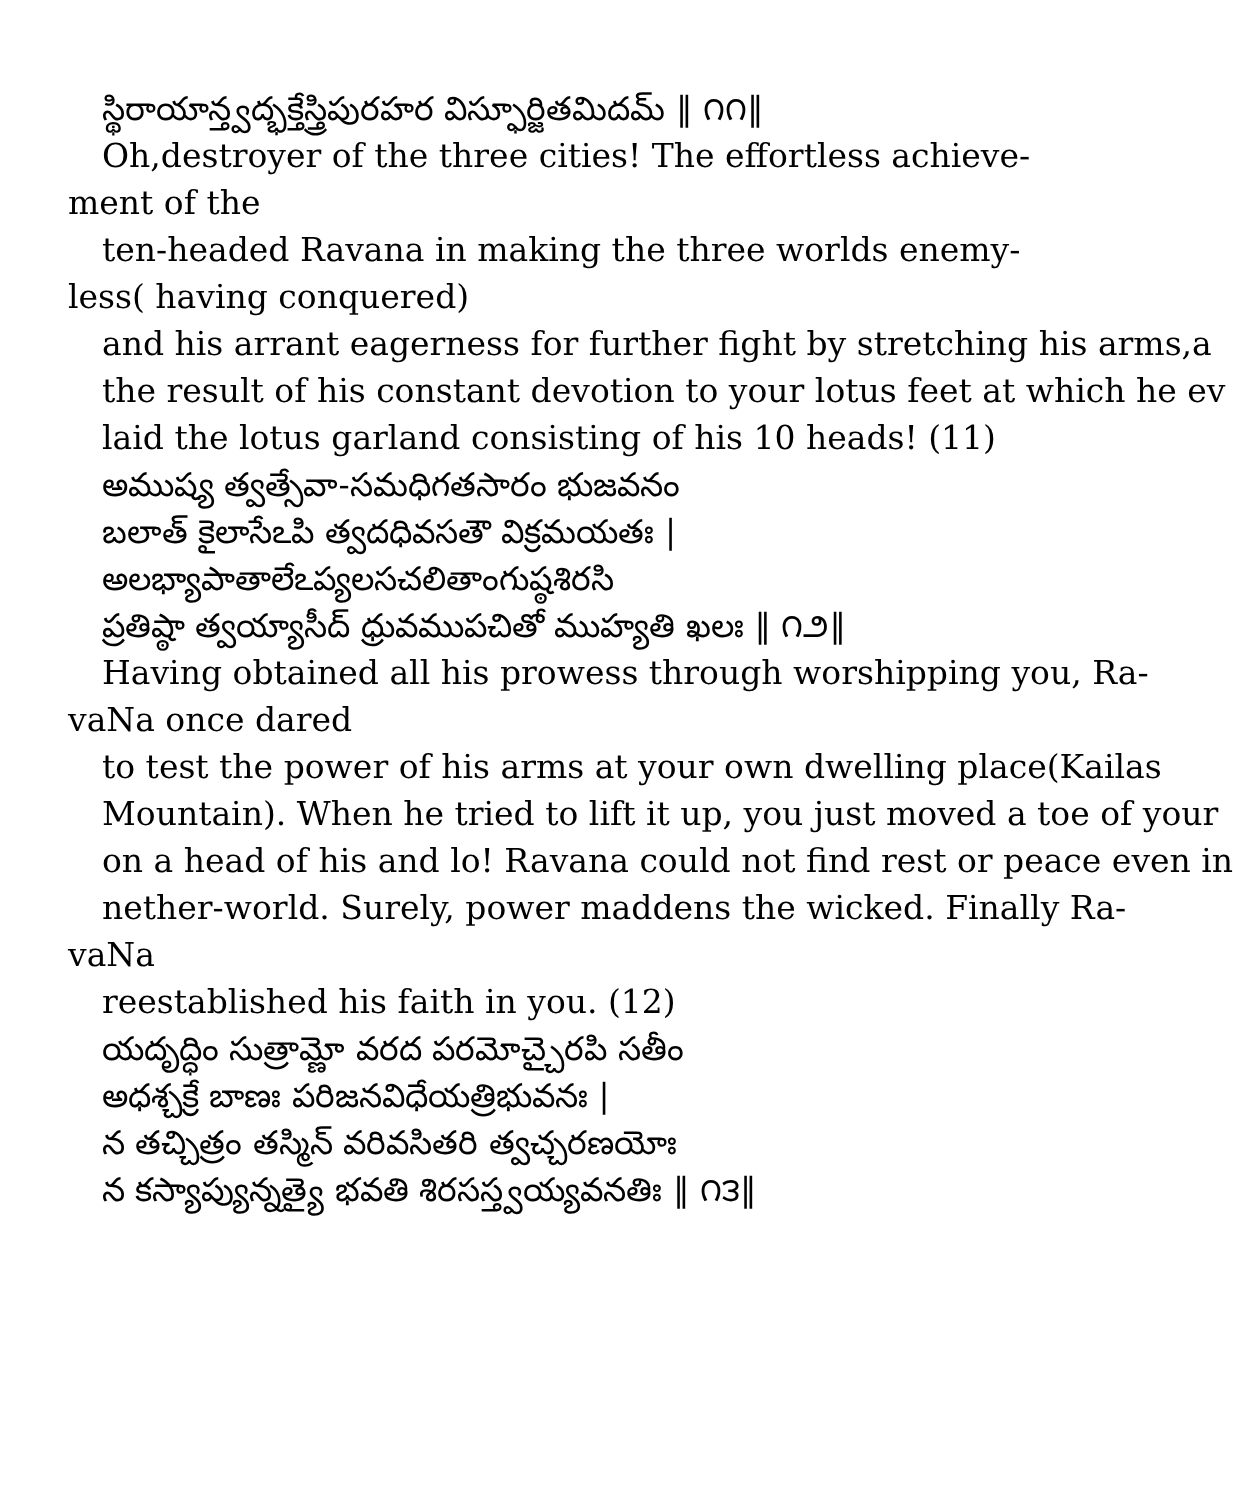స్థిరాయాన్త్వద్భక్తేస్త్రిపురహర విస్ఫూర్జితమిదమ్ ‖ ౧౧‖
Oh,destroyer of the three cities! The effortless achieve-
ment of the
ten-headed Ravana in making the three worlds enemy-
less( having conquered)
and his arrant eagerness for further fight by stretching his arms,a
the result of his constant devotion to your lotus feet at which he ev
laid the lotus garland consisting of his 10 heads! (11)
అముష్య త్వత్సేవా-సమధిగతసారం భుజవనం
బలాత్ కైలాసేఽపి త్వదధివసతౌ విక్రమయతః |
అలభ్యాపాతాలేఽప్యలసచలితాంగుష్ఠశిరసి
ప్రతిష్ఠా త్వయ్యాసీద్ ధ్రువముపచితో ముహ్యతి ఖలః ‖ ౧౨‖
Having obtained all his prowess through worshipping you, Ra-
vaNa once dared
to test the power of his arms at your own dwelling place(Kailas
Mountain). When he tried to lift it up, you just moved a toe of your
on a head of his and lo! Ravana could not find rest or peace even in
nether-world. Surely, power maddens the wicked. Finally Ra-
vaNa
reestablished his faith in you. (12)
యదృద్ధిం సుత్రామ్ణో వరద పరమోచ్చైరపి సతీం
అధశ్చక్రే బాణః పరిజనవిధేయత్రిభువనః |
న తచ్చిత్రం తస్మిన్ వరివసితరి త్వచ్చరణయోః
న కస్యాప్యున్నత్యై భవతి శిరసస్త్వయ్యవనతిః ‖ ౧౩‖